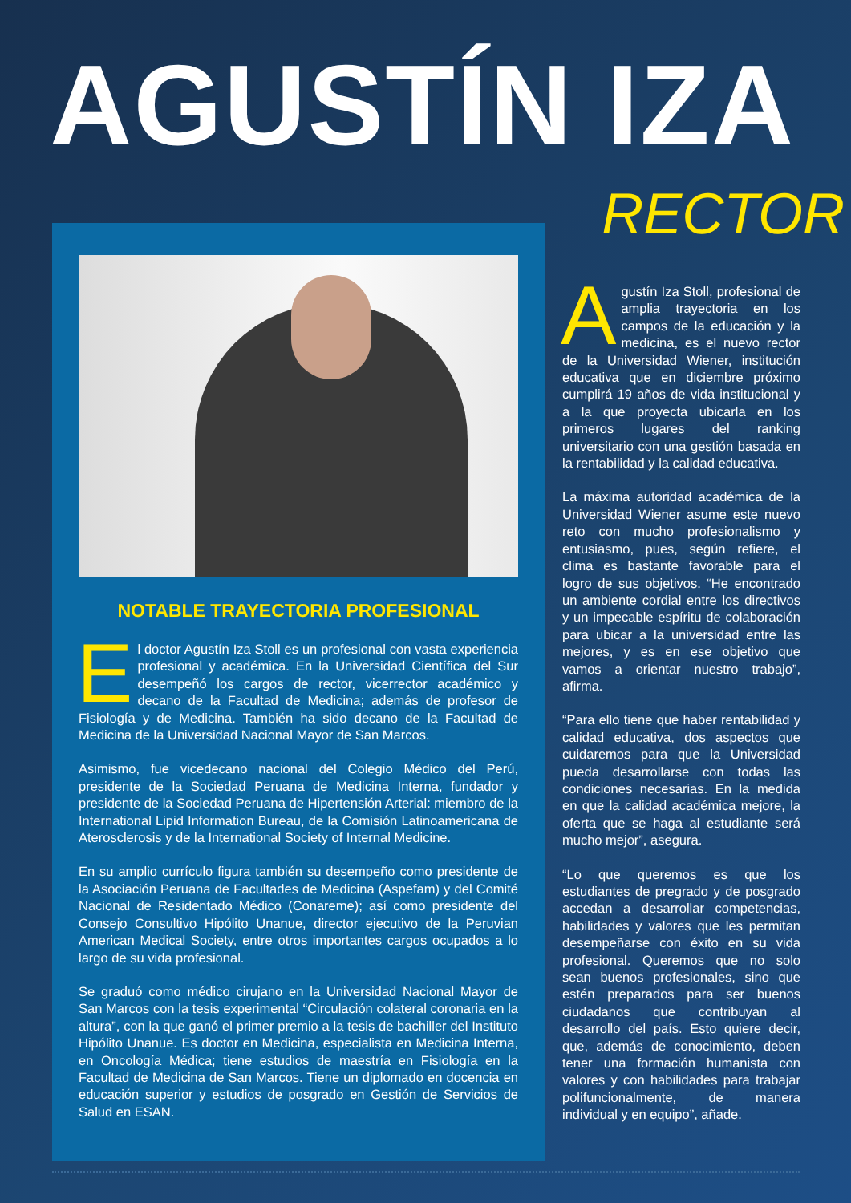AGUSTÍN IZA
RECTOR
NOTABLE TRAYECTORIA PROFESIONAL
El doctor Agustín Iza Stoll es un profesional con vasta experiencia profesional y académica. En la Universidad Científica del Sur desempeñó los cargos de rector, vicerrector académico y decano de la Facultad de Medicina; además de profesor de Fisiología y de Medicina. También ha sido decano de la Facultad de Medicina de la Universidad Nacional Mayor de San Marcos.
Asimismo, fue vicedecano nacional del Colegio Médico del Perú, presidente de la Sociedad Peruana de Medicina Interna, fundador y presidente de la Sociedad Peruana de Hipertensión Arterial: miembro de la International Lipid Information Bureau, de la Comisión Latinoamericana de Aterosclerosis y de la International Society of Internal Medicine.
En su amplio currículo figura también su desempeño como presidente de la Asociación Peruana de Facultades de Medicina (Aspefam) y del Comité Nacional de Residentado Médico (Conareme); así como presidente del Consejo Consultivo Hipólito Unanue, director ejecutivo de la Peruvian American Medical Society, entre otros importantes cargos ocupados a lo largo de su vida profesional.
Se graduó como médico cirujano en la Universidad Nacional Mayor de San Marcos con la tesis experimental “Circulación colateral coronaria en la altura”, con la que ganó el primer premio a la tesis de bachiller del Instituto Hipólito Unanue. Es doctor en Medicina, especialista en Medicina Interna, en Oncología Médica; tiene estudios de maestría en Fisiología en la Facultad de Medicina de San Marcos. Tiene un diplomado en docencia en educación superior y estudios de posgrado en Gestión de Servicios de Salud en ESAN.
Agustín Iza Stoll, profesional de amplia trayectoria en los campos de la educación y la medicina, es el nuevo rector de la Universidad Wiener, institución educativa que en diciembre próximo cumplirá 19 años de vida institucional y a la que proyecta ubicarla en los primeros lugares del ranking universitario con una gestión basada en la rentabilidad y la calidad educativa.
La máxima autoridad académica de la Universidad Wiener asume este nuevo reto con mucho profesionalismo y entusiasmo, pues, según refiere, el clima es bastante favorable para el logro de sus objetivos. “He encontrado un ambiente cordial entre los directivos y un impecable espíritu de colaboración para ubicar a la universidad entre las mejores, y es en ese objetivo que vamos a orientar nuestro trabajo”, afirma.
“Para ello tiene que haber rentabilidad y calidad educativa, dos aspectos que cuidaremos para que la Universidad pueda desarrollarse con todas las condiciones necesarias. En la medida en que la calidad académica mejore, la oferta que se haga al estudiante será mucho mejor”, asegura.
“Lo que queremos es que los estudiantes de pregrado y de posgrado accedan a desarrollar competencias, habilidades y valores que les permitan desempeñarse con éxito en su vida profesional. Queremos que no solo sean buenos profesionales, sino que estén preparados para ser buenos ciudadanos que contribuyan al desarrollo del país. Esto quiere decir, que, además de conocimiento, deben tener una formación humanista con valores y con habilidades para trabajar polifuncionalmente, de manera individual y en equipo”, añade.